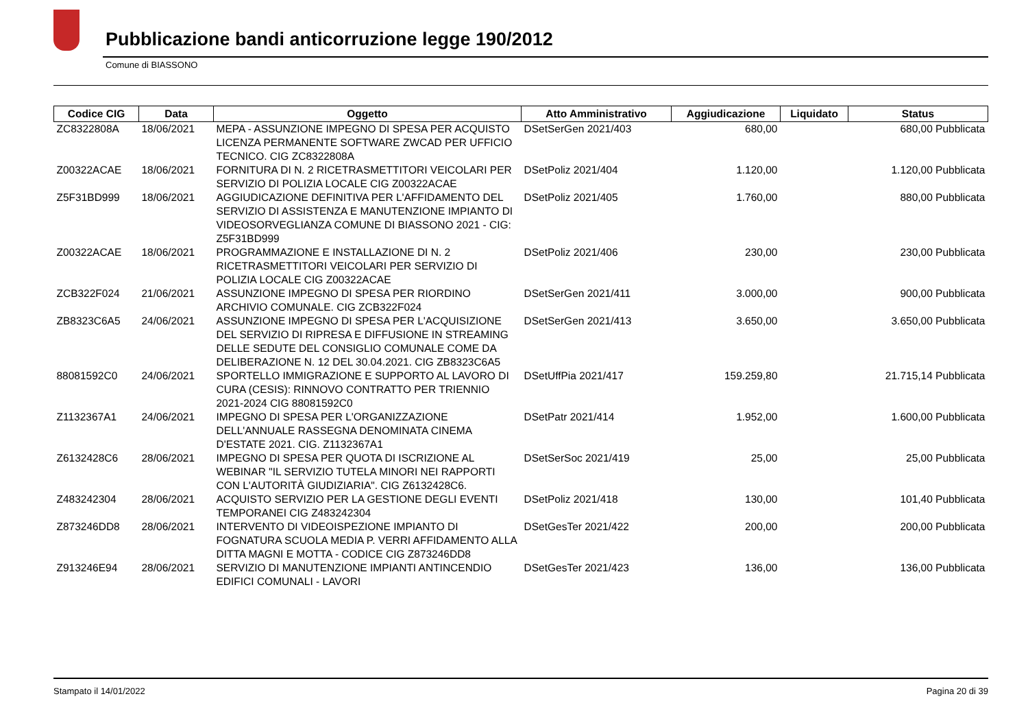Pubblicazione bandi anticorruzione legge 190/2012
Comune di BIASSONO
| Codice CIG | Data | Oggetto | Atto Amministrativo | Aggiudicazione | Liquidato | Status |
| --- | --- | --- | --- | --- | --- | --- |
| ZC8322808A | 18/06/2021 | MEPA - ASSUNZIONE IMPEGNO DI SPESA PER ACQUISTO LICENZA PERMANENTE SOFTWARE ZWCAD PER UFFICIO TECNICO. CIG ZC8322808A | DSetSerGen 2021/403 | 680,00 | 680,00 Pubblicata | |
| Z00322ACAE | 18/06/2021 | FORNITURA DI N. 2 RICETRASMETTITORI VEICOLARI PER SERVIZIO DI POLIZIA LOCALE CIG Z00322ACAE | DSetPoliz 2021/404 | 1.120,00 | 1.120,00 Pubblicata | |
| Z5F31BD999 | 18/06/2021 | AGGIUDICAZIONE DEFINITIVA PER L'AFFIDAMENTO DEL SERVIZIO DI ASSISTENZA E MANUTENZIONE IMPIANTO DI VIDEOSORVEGLIANZA COMUNE DI BIASSONO 2021 - CIG: Z5F31BD999 | DSetPoliz 2021/405 | 1.760,00 | 880,00 Pubblicata | |
| Z00322ACAE | 18/06/2021 | PROGRAMMAZIONE E INSTALLAZIONE DI N. 2 RICETRASMETTITORI VEICOLARI PER SERVIZIO DI POLIZIA LOCALE CIG Z00322ACAE | DSetPoliz 2021/406 | 230,00 | 230,00 Pubblicata | |
| ZCB322F024 | 21/06/2021 | ASSUNZIONE IMPEGNO DI SPESA PER RIORDINO ARCHIVIO COMUNALE. CIG ZCB322F024 | DSetSerGen 2021/411 | 3.000,00 | 900,00 Pubblicata | |
| ZB8323C6A5 | 24/06/2021 | ASSUNZIONE IMPEGNO DI SPESA PER L'ACQUISIZIONE DEL SERVIZIO DI RIPRESA E DIFFUSIONE IN STREAMING DELLE SEDUTE DEL CONSIGLIO COMUNALE COME DA DELIBERAZIONE N. 12 DEL 30.04.2021. CIG ZB8323C6A5 | DSetSerGen 2021/413 | 3.650,00 | 3.650,00 Pubblicata | |
| 88081592C0 | 24/06/2021 | SPORTELLO IMMIGRAZIONE E SUPPORTO AL LAVORO DI CURA (CESIS): RINNOVO CONTRATTO PER TRIENNIO 2021-2024 CIG 88081592C0 | DSetUffPia 2021/417 | 159.259,80 | 21.715,14 Pubblicata | |
| Z1132367A1 | 24/06/2021 | IMPEGNO DI SPESA PER L'ORGANIZZAZIONE DELL'ANNUALE RASSEGNA DENOMINATA CINEMA D'ESTATE 2021. CIG. Z1132367A1 | DSetPatr 2021/414 | 1.952,00 | 1.600,00 Pubblicata | |
| Z6132428C6 | 28/06/2021 | IMPEGNO DI SPESA PER QUOTA DI ISCRIZIONE AL WEBINAR "IL SERVIZIO TUTELA MINORI NEI RAPPORTI CON L'AUTORITÀ GIUDIZIARIA". CIG Z6132428C6. | DSetSerSoc 2021/419 | 25,00 | 25,00 Pubblicata | |
| Z483242304 | 28/06/2021 | ACQUISTO SERVIZIO PER LA GESTIONE DEGLI EVENTI TEMPORANEI CIG Z483242304 | DSetPoliz 2021/418 | 130,00 | 101,40 Pubblicata | |
| Z873246DD8 | 28/06/2021 | INTERVENTO DI VIDEOISPEZIONE IMPIANTO DI FOGNATURA SCUOLA MEDIA P. VERRI AFFIDAMENTO ALLA DITTA MAGNI E MOTTA - CODICE CIG Z873246DD8 | DSetGesTer 2021/422 | 200,00 | 200,00 Pubblicata | |
| Z913246E94 | 28/06/2021 | SERVIZIO DI MANUTENZIONE IMPIANTI ANTINCENDIO EDIFICI COMUNALI - LAVORI | DSetGesTer 2021/423 | 136,00 | 136,00 Pubblicata | |
Stampato il 14/01/2022 Pagina 20 di 39